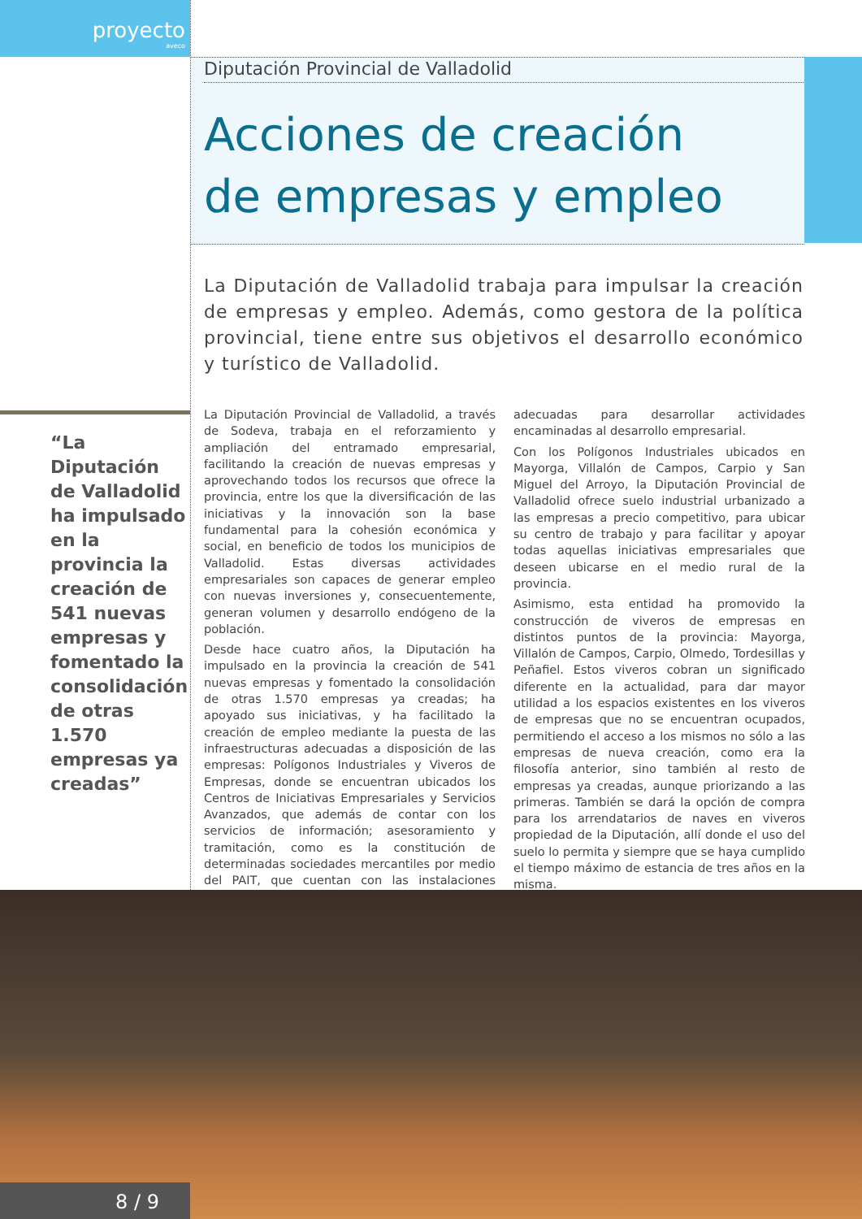proyecto
aveco
Diputación Provincial de Valladolid
Acciones de creación
de empresas y empleo
La Diputación de Valladolid trabaja para impulsar la creación de empresas y empleo. Además, como gestora de la política provincial, tiene entre sus objetivos el desarrollo económico y turístico de Valladolid.
“La Diputación de Valladolid ha impulsado en la provincia la creación de 541 nuevas empresas y fomentado la consolidación de otras 1.570 empresas ya creadas”
La Diputación Provincial de Valladolid, a través de Sodeva, trabaja en el reforzamiento y ampliación del entramado empresarial, facilitando la creación de nuevas empresas y aprovechando todos los recursos que ofrece la provincia, entre los que la diversificación de las iniciativas y la innovación son la base fundamental para la cohesión económica y social, en beneficio de todos los municipios de Valladolid. Estas diversas actividades empresariales son capaces de generar empleo con nuevas inversiones y, consecuentemente, generan volumen y desarrollo endógeno de la población.
Desde hace cuatro años, la Diputación ha impulsado en la provincia la creación de 541 nuevas empresas y fomentado la consolidación de otras 1.570 empresas ya creadas; ha apoyado sus iniciativas, y ha facilitado la creación de empleo mediante la puesta de las infraestructuras adecuadas a disposición de las empresas: Polígonos Industriales y Viveros de Empresas, donde se encuentran ubicados los Centros de Iniciativas Empresariales y Servicios Avanzados, que además de contar con los servicios de información; asesoramiento y tramitación, como es la constitución de determinadas sociedades mercantiles por medio del PAIT, que cuentan con las instalaciones adecuadas para desarrollar actividades encaminadas al desarrollo empresarial.
Con los Polígonos Industriales ubicados en Mayorga, Villalón de Campos, Carpio y San Miguel del Arroyo, la Diputación Provincial de Valladolid ofrece suelo industrial urbanizado a las empresas a precio competitivo, para ubicar su centro de trabajo y para facilitar y apoyar todas aquellas iniciativas empresariales que deseen ubicarse en el medio rural de la provincia.
Asimismo, esta entidad ha promovido la construcción de viveros de empresas en distintos puntos de la provincia: Mayorga, Villalón de Campos, Carpio, Olmedo, Tordesillas y Peñafiel. Estos viveros cobran un significado diferente en la actualidad, para dar mayor utilidad a los espacios existentes en los viveros de empresas que no se encuentran ocupados, permitiendo el acceso a los mismos no sólo a las empresas de nueva creación, como era la filosofía anterior, sino también al resto de empresas ya creadas, aunque priorizando a las primeras. También se dará la opción de compra para los arrendatarios de naves en viveros propiedad de la Diputación, allí donde el uso del suelo lo permita y siempre que se haya cumplido el tiempo máximo de estancia de tres años en la misma.
8 / 9